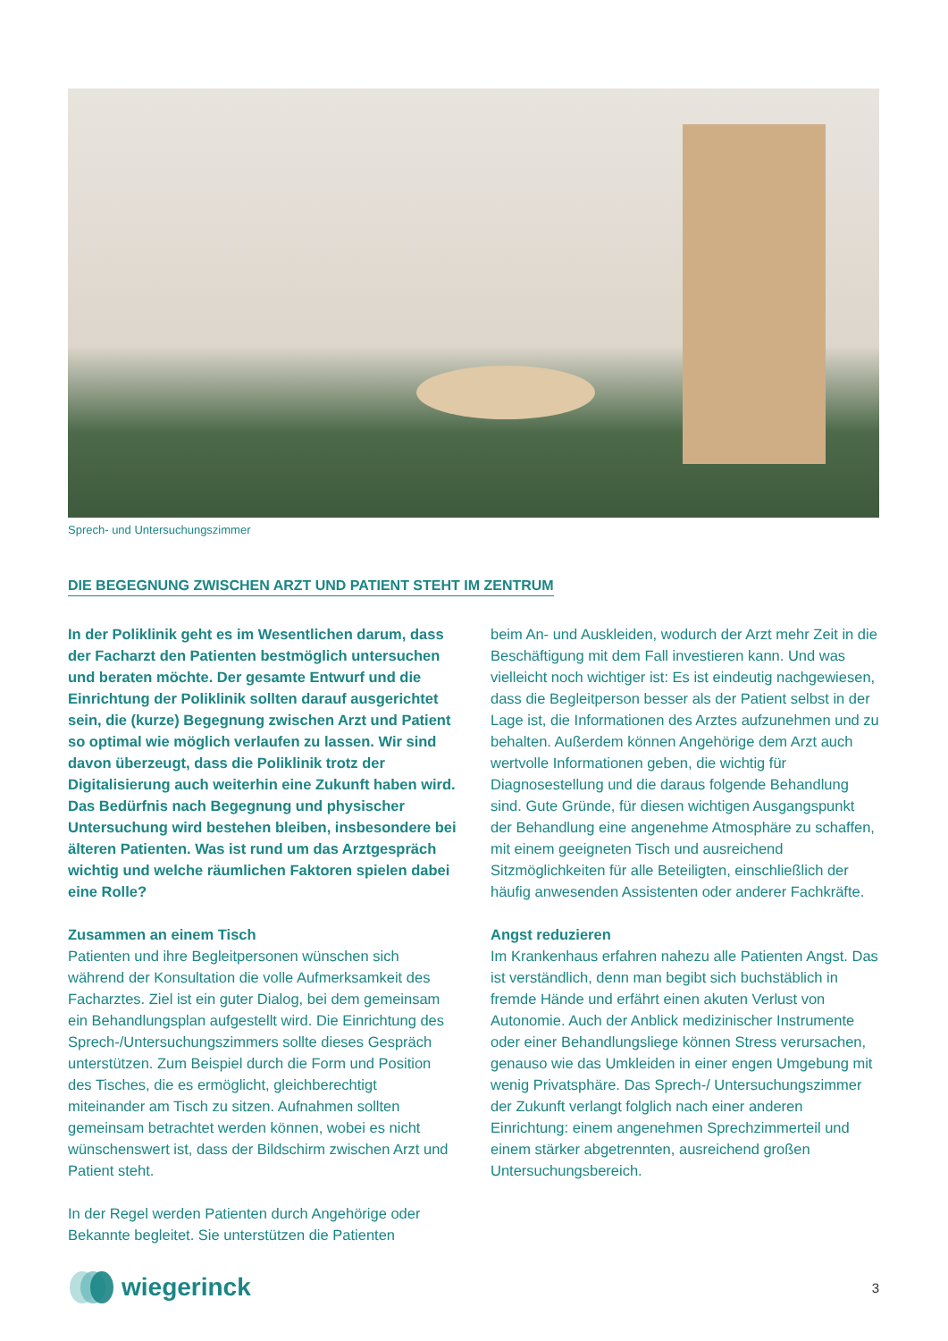Sprech- und Untersuchungszimmer
DIE BEGEGNUNG ZWISCHEN ARZT UND PATIENT STEHT IM ZENTRUM
In der Poliklinik geht es im Wesentlichen darum, dass der Facharzt den Patienten bestmöglich unter­suchen und beraten möchte. Der gesamte Entwurf und die Einrichtung der Poliklinik sollten darauf ausgerichtet sein, die (kurze) Begegnung zwischen Arzt und Patient so optimal wie möglich verlaufen zu lassen. Wir sind davon überzeugt, dass die Poliklinik trotz der Digitalisierung auch weiterhin eine Zukunft haben wird. Das Bedürfnis nach Begegnung und physischer Untersuchung wird bestehen bleiben, insbesondere bei älteren Patienten. Was ist rund um das Arztgespräch wichtig und welche räumlichen Faktoren spielen dabei eine Rolle?
Zusammen an einem Tisch
Patienten und ihre Begleitpersonen wünschen sich während der Konsultation die volle Aufmerksamkeit des Facharztes. Ziel ist ein guter Dialog, bei dem ge­meinsam ein Behandlungsplan aufgestellt wird. Die Einrichtung des Sprech-/Untersuchungszimmers soll­te dieses Gespräch unterstützen. Zum Beispiel durch die Form und Position des Tisches, die es ermöglicht, gleichberechtigt miteinander am Tisch zu sitzen. Aufnahmen sollten gemeinsam betrachtet werden können, wobei es nicht wünschenswert ist, dass der Bildschirm zwischen Arzt und Patient steht.
In der Regel werden Patienten durch Angehörige oder Bekannte begleitet. Sie unterstützen die Patienten
beim An- und Auskleiden, wodurch der Arzt mehr Zeit in die Beschäftigung mit dem Fall investieren kann. Und was vielleicht noch wichtiger ist: Es ist eindeutig nachgewiesen, dass die Begleitperson besser als der Patient selbst in der Lage ist, die Informationen des Arztes aufzunehmen und zu behalten. Außerdem können Angehörige dem Arzt auch wertvolle Informa­tionen geben, die wichtig für Diagnosestellung und die daraus folgende Behandlung sind. Gute Gründe, für diesen wichtigen Ausgangspunkt der Behandlung eine angenehme Atmosphäre zu schaffen, mit einem geeigneten Tisch und ausreichend Sitzmöglichkeiten für alle Beteiligten, einschließlich der häufig anwesen­den Assistenten oder anderer Fachkräfte.
Angst reduzieren
Im Krankenhaus erfahren nahezu alle Patienten Angst. Das ist verständlich, denn man begibt sich buchstäb­lich in fremde Hände und erfährt einen akuten Verlust von Autonomie. Auch der Anblick medizinischer Inst­rumente oder einer Behandlungsliege können Stress verursachen, genauso wie das Umkleiden in einer en­gen Umgebung mit wenig Privatsphäre. Das Sprech-/ Untersuchungszimmer der Zukunft verlangt folglich nach einer anderen Einrichtung: einem angenehmen Sprechzimmerteil und einem stärker abgetrennten, ausreichend großen Untersuchungsbereich.
wiegerinck
3